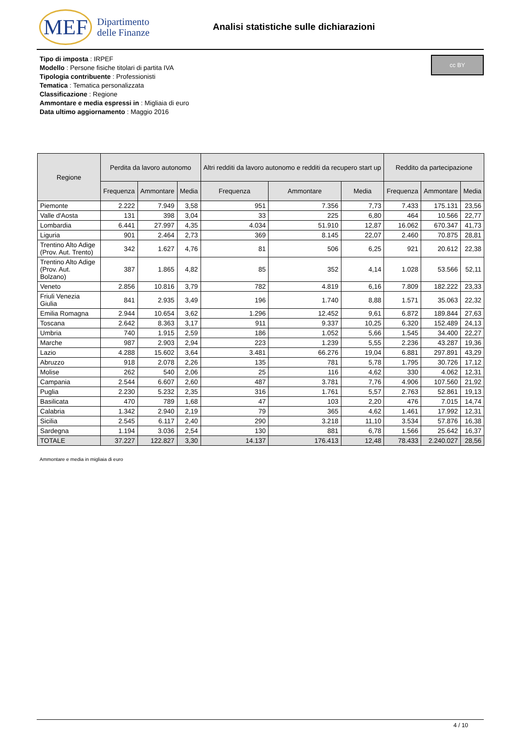MEF Dipartimento
delle Finanze
Analisi statistiche sulle dichiarazioni
cc BY
Tipo di imposta : IRPEF
Modello : Persone fisiche titolari di partita IVA
Tipologia contribuente : Professionisti
Tematica : Tematica personalizzata
Classificazione : Regione
Ammontare e media espressi in : Migliaia di euro
Data ultimo aggiornamento : Maggio 2016
| Regione | Perdita da lavoro autonomo | | | Altri redditi da lavoro autonomo e redditi da recupero start up | | | Reddito da partecipazione | | |
| --- | --- | --- | --- | --- | --- | --- | --- | --- | --- |
| | Frequenza | Ammontare | Media | Frequenza | Ammontare | Media | Frequenza | Ammontare | Media |
| Piemonte | 2.222 | 7.949 | 3,58 | 951 | 7.356 | 7,73 | 7.433 | 175.131 | 23,56 |
| Valle d'Aosta | 131 | 398 | 3,04 | 33 | 225 | 6,80 | 464 | 10.566 | 22,77 |
| Lombardia | 6.441 | 27.997 | 4,35 | 4.034 | 51.910 | 12,87 | 16.062 | 670.347 | 41,73 |
| Liguria | 901 | 2.464 | 2,73 | 369 | 8.145 | 22,07 | 2.460 | 70.875 | 28,81 |
| Trentino Alto Adige (Prov. Aut. Trento) | 342 | 1.627 | 4,76 | 81 | 506 | 6,25 | 921 | 20.612 | 22,38 |
| Trentino Alto Adige (Prov. Aut. Bolzano) | 387 | 1.865 | 4,82 | 85 | 352 | 4,14 | 1.028 | 53.566 | 52,11 |
| Veneto | 2.856 | 10.816 | 3,79 | 782 | 4.819 | 6,16 | 7.809 | 182.222 | 23,33 |
| Friuli Venezia Giulia | 841 | 2.935 | 3,49 | 196 | 1.740 | 8,88 | 1.571 | 35.063 | 22,32 |
| Emilia Romagna | 2.944 | 10.654 | 3,62 | 1.296 | 12.452 | 9,61 | 6.872 | 189.844 | 27,63 |
| Toscana | 2.642 | 8.363 | 3,17 | 911 | 9.337 | 10,25 | 6.320 | 152.489 | 24,13 |
| Umbria | 740 | 1.915 | 2,59 | 186 | 1.052 | 5,66 | 1.545 | 34.400 | 22,27 |
| Marche | 987 | 2.903 | 2,94 | 223 | 1.239 | 5,55 | 2.236 | 43.287 | 19,36 |
| Lazio | 4.288 | 15.602 | 3,64 | 3.481 | 66.276 | 19,04 | 6.881 | 297.891 | 43,29 |
| Abruzzo | 918 | 2.078 | 2,26 | 135 | 781 | 5,78 | 1.795 | 30.726 | 17,12 |
| Molise | 262 | 540 | 2,06 | 25 | 116 | 4,62 | 330 | 4.062 | 12,31 |
| Campania | 2.544 | 6.607 | 2,60 | 487 | 3.781 | 7,76 | 4.906 | 107.560 | 21,92 |
| Puglia | 2.230 | 5.232 | 2,35 | 316 | 1.761 | 5,57 | 2.763 | 52.861 | 19,13 |
| Basilicata | 470 | 789 | 1,68 | 47 | 103 | 2,20 | 476 | 7.015 | 14,74 |
| Calabria | 1.342 | 2.940 | 2,19 | 79 | 365 | 4,62 | 1.461 | 17.992 | 12,31 |
| Sicilia | 2.545 | 6.117 | 2,40 | 290 | 3.218 | 11,10 | 3.534 | 57.876 | 16,38 |
| Sardegna | 1.194 | 3.036 | 2,54 | 130 | 881 | 6,78 | 1.566 | 25.642 | 16,37 |
| TOTALE | 37.227 | 122.827 | 3,30 | 14.137 | 176.413 | 12,48 | 78.433 | 2.240.027 | 28,56 |
Ammontare e media in migliaia di euro
4 / 10